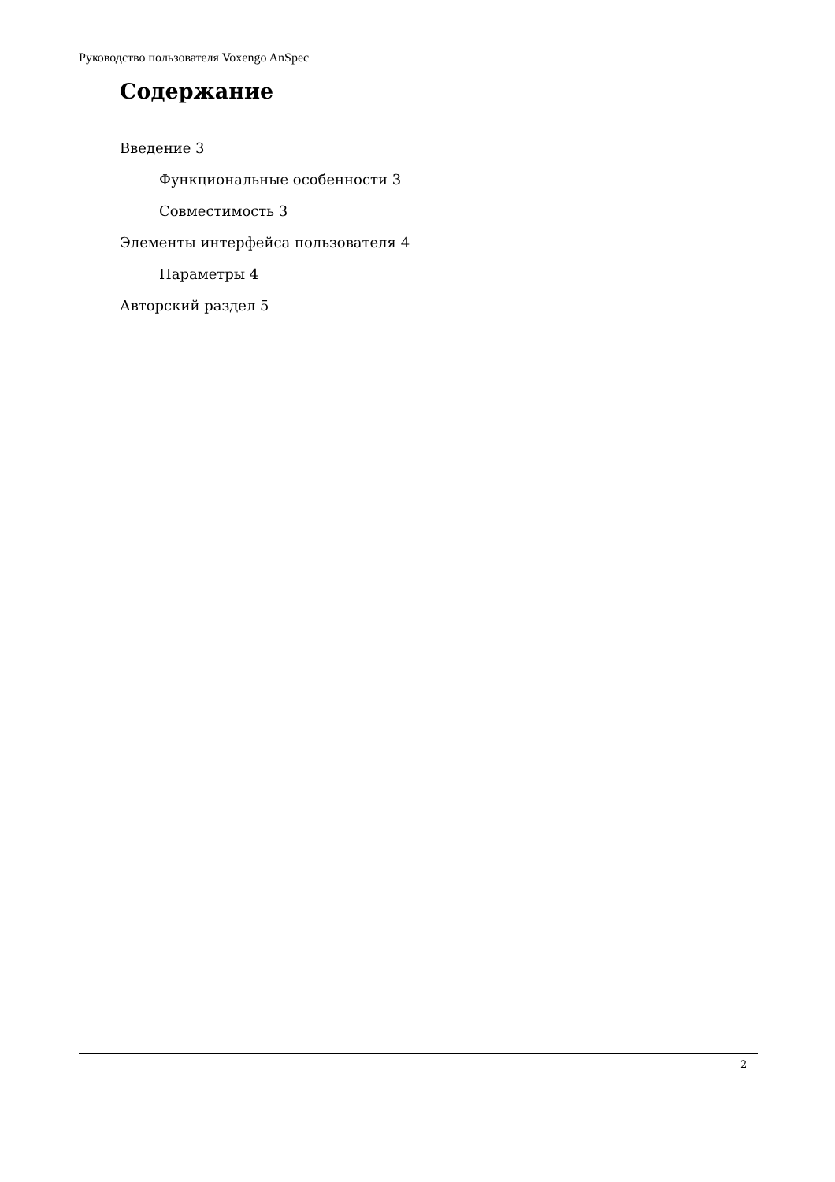Руководство пользователя Voxengo AnSpec
Содержание
Введение 3
Функциональные особенности 3
Совместимость 3
Элементы интерфейса пользователя 4
Параметры 4
Авторский раздел 5
2